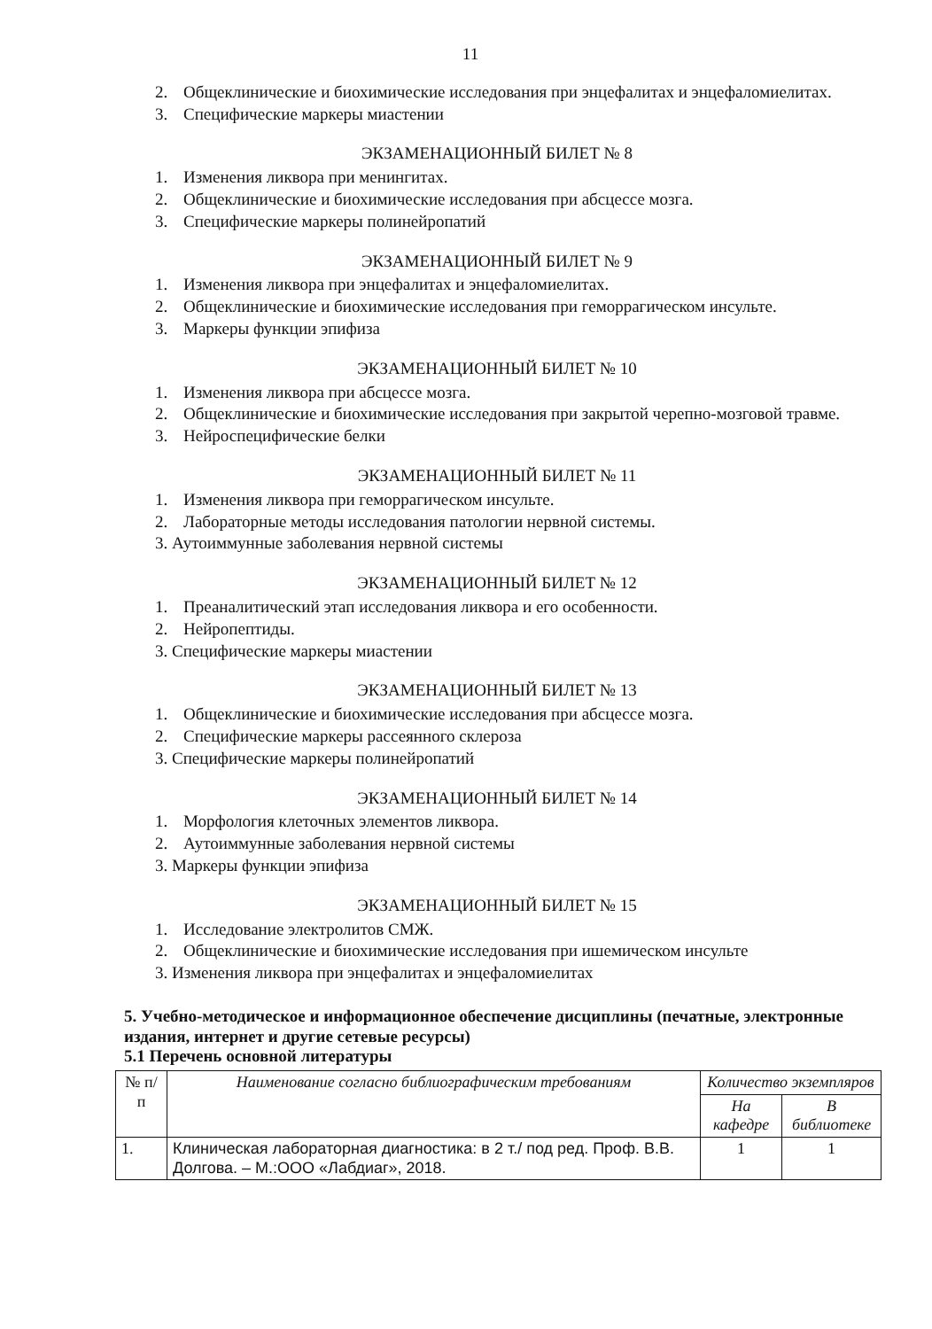11
2. Общеклинические и биохимические исследования при энцефалитах и энцефаломиелитах.
3. Специфические маркеры миастении
ЭКЗАМЕНАЦИОННЫЙ БИЛЕТ № 8
1. Изменения ликвора при менингитах.
2. Общеклинические и биохимические исследования при абсцессе мозга.
3. Специфические маркеры полинейропатий
ЭКЗАМЕНАЦИОННЫЙ БИЛЕТ № 9
1. Изменения ликвора при энцефалитах и энцефаломиелитах.
2. Общеклинические и биохимические исследования при геморрагическом инсульте.
3. Маркеры функции эпифиза
ЭКЗАМЕНАЦИОННЫЙ БИЛЕТ № 10
1. Изменения ликвора при абсцессе мозга.
2. Общеклинические и биохимические исследования при закрытой черепно-мозговой травме.
3. Нейроспецифические белки
ЭКЗАМЕНАЦИОННЫЙ БИЛЕТ № 11
1. Изменения ликвора при геморрагическом инсульте.
2. Лабораторные методы исследования патологии нервной системы.
3. Аутоиммунные заболевания нервной системы
ЭКЗАМЕНАЦИОННЫЙ БИЛЕТ № 12
1. Преаналитический этап исследования ликвора и его особенности.
2. Нейропептиды.
3. Специфические маркеры миастении
ЭКЗАМЕНАЦИОННЫЙ БИЛЕТ № 13
1. Общеклинические и биохимические исследования при абсцессе мозга.
2. Специфические маркеры рассеянного склероза
3. Специфические маркеры полинейропатий
ЭКЗАМЕНАЦИОННЫЙ БИЛЕТ № 14
1. Морфология клеточных элементов ликвора.
2. Аутоиммунные заболевания нервной системы
3. Маркеры функции эпифиза
ЭКЗАМЕНАЦИОННЫЙ БИЛЕТ № 15
1. Исследование электролитов СМЖ.
2. Общеклинические и биохимические исследования при ишемическом инсульте
3. Изменения ликвора при энцефалитах и энцефаломиелитах
5. Учебно-методическое и информационное обеспечение дисциплины (печатные, электронные издания, интернет и другие сетевые ресурсы)
5.1 Перечень основной литературы
| № п/п | Наименование согласно библиографическим требованиям | Количество экземпляров | |
| --- | --- | --- | --- |
| | | На кафедре | В библиотеке |
| 1. | Клиническая лабораторная диагностика: в 2 т./ под ред. Проф. В.В. Долгова. – М.:ООО «Лабдиаг», 2018. | 1 | 1 |